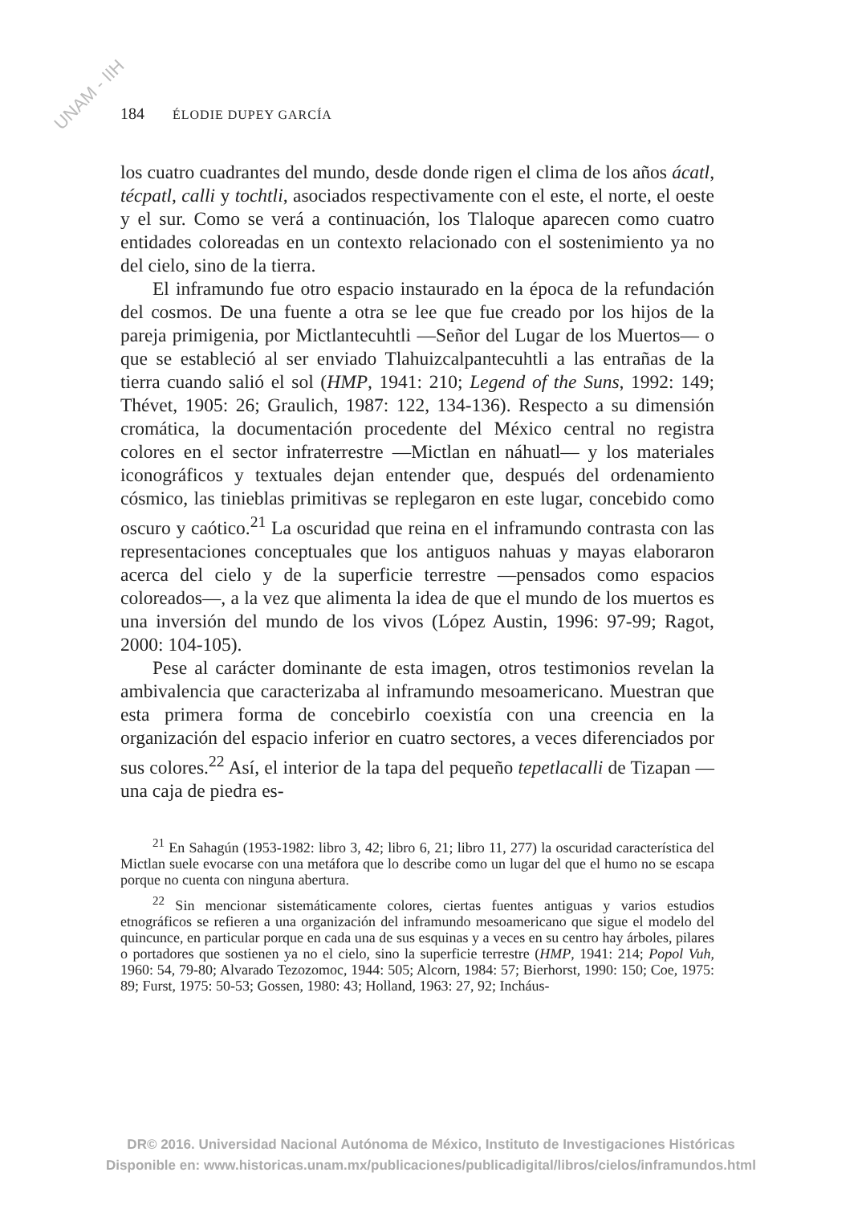UNAM - IIH
184 ÉLODIE DUPEY GARCÍA
los cuatro cuadrantes del mundo, desde donde rigen el clima de los años ácatl, técpatl, calli y tochtli, asociados respectivamente con el este, el norte, el oeste y el sur. Como se verá a continuación, los Tlaloque aparecen como cuatro entidades coloreadas en un contexto relacionado con el sostenimiento ya no del cielo, sino de la tierra.
El inframundo fue otro espacio instaurado en la época de la refundación del cosmos. De una fuente a otra se lee que fue creado por los hijos de la pareja primigenia, por Mictlantecuhtli —Señor del Lugar de los Muertos— o que se estableció al ser enviado Tlahuizcalpantecuhtli a las entrañas de la tierra cuando salió el sol (HMP, 1941: 210; Legend of the Suns, 1992: 149; Thévet, 1905: 26; Graulich, 1987: 122, 134-136). Respecto a su dimensión cromática, la documentación procedente del México central no registra colores en el sector infraterrestre —Mictlan en náhuatl— y los materiales iconográficos y textuales dejan entender que, después del ordenamiento cósmico, las tinieblas primitivas se replegaron en este lugar, concebido como oscuro y caótico.<sup>21</sup> La oscuridad que reina en el inframundo contrasta con las representaciones conceptuales que los antiguos nahuas y mayas elaboraron acerca del cielo y de la superficie terrestre —pensados como espacios coloreados—, a la vez que alimenta la idea de que el mundo de los muertos es una inversión del mundo de los vivos (López Austin, 1996: 97-99; Ragot, 2000: 104-105).
Pese al carácter dominante de esta imagen, otros testimonios revelan la ambivalencia que caracterizaba al inframundo mesoamericano. Muestran que esta primera forma de concebirlo coexistía con una creencia en la organización del espacio inferior en cuatro sectores, a veces diferenciados por sus colores.<sup>22</sup> Así, el interior de la tapa del pequeño tepetlacalli de Tizapan —una caja de piedra es-
<sup>21</sup> En Sahagún (1953-1982: libro 3, 42; libro 6, 21; libro 11, 277) la oscuridad característica del Mictlan suele evocarse con una metáfora que lo describe como un lugar del que el humo no se escapa porque no cuenta con ninguna abertura.
<sup>22</sup> Sin mencionar sistemáticamente colores, ciertas fuentes antiguas y varios estudios etnográficos se refieren a una organización del inframundo mesoamericano que sigue el modelo del quincunce, en particular porque en cada una de sus esquinas y a veces en su centro hay árboles, pilares o portadores que sostienen ya no el cielo, sino la superficie terrestre (HMP, 1941: 214; Popol Vuh, 1960: 54, 79-80; Alvarado Tezozomoc, 1944: 505; Alcorn, 1984: 57; Bierhorst, 1990: 150; Coe, 1975: 89; Furst, 1975: 50-53; Gossen, 1980: 43; Holland, 1963: 27, 92; Incháus-
DR© 2016. Universidad Nacional Autónoma de México, Instituto de Investigaciones Históricas
Disponible en: www.historicas.unam.mx/publicaciones/publicadigital/libros/cielos/inframundos.html